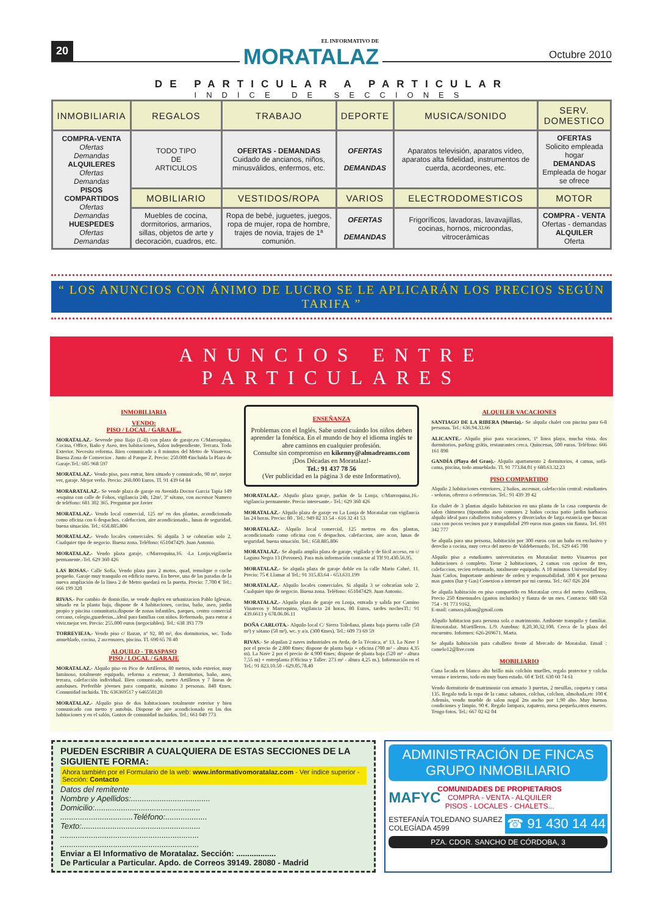20 EL INFORMATIVO DE
MORATALAZ Octubre 2010
DE PARTICULAR A PARTICULAR
INDICE DE SECCIONES
| INMOBILIARIA | REGALOS | TRABAJO | DEPORTE | MUSICA/SONIDO | SERV. DOMESTICO |
| --- | --- | --- | --- | --- | --- |
| COMPRA-VENTA Ofertas Demandas ALQUILERES Ofertas Demandas PISOS COMPARTIDOS Ofertas Demandas HUESPEDES Ofertas Demandas | TODO TIPO DE ARTICULOS | OFERTAS - DEMANDAS Cuidado de ancianos, niños, minusválidos, enfermos, etc. | OFERTAS DEMANDAS | Aparatos televisión, aparatos vídeo, aparatos alta fidelidad, instrumentos de cuerda, acordeones, etc. | OFERTAS Solicito empleada hogar DEMANDAS Empleada de hogar se ofrece |
| | MOBILIARIO | VESTIDOS/ROPA | VARIOS | ELECTRODOMESTICOS | MOTOR |
| | Muebles de cocina, dormitorios, armarios, sillas, objetos de arte y decoración, cuadros, etc. | Ropa de bebé, juguetes, juegos, ropa de mujer, ropa de hombre, trajes de novia, trajes de 1ª comunión. | OFERTAS DEMANDAS | Frigoríficos, lavadoras, lavavajillas, cocinas, hornos, microondas, vitrocerámicas | COMPRA - VENTA Ofertas - demandas ALQUILER Oferta |
“ LOS ANUNCIOS CON ÁNIMO DE LUCRO SE LE APLICARÁN LOS PRECIOS SEGÚN TARIFA ”
ANUNCIOS ENTRE PARTICULARES
INMOBILIARIA
VENDO:
PISO / LOCAL / GARAJE...
MORATALAZ.- Sevende piso Bajo (L-8) con plaza de garaje,en C/Marroquina. Cocina, Office, Baño y Aseo, tres habitaciones, Salon independiente, Terraza. Todo Exterior. Necesita reforma. Bien comunicado a 8 minutos del Metro de Vinateros. Buena Zona de Comercios . Junto al Parque Z. Precio: 250.000 €incluida la Plaza de Garaje.Tel.: 605 968 597
MORATALAZ.- Vendo piso, para entrar, bien situado y comunicado, 90 m², mejor ver, garaje. Mejor verlo. Precio: 268.000 Euros. Tl. 91 439 64 84
MORARATALAZ.- Se vende plaza de garaje en Avenida Doctor Garcia Tapia 149 -esquina con calle de Fobos, vigilancia 24h, 12m², 3º sótano, con ascensor Numero de teléfono: 681 302 365. Preguntar por Javier
MORATALAZ.- Vendo local comercial, 125 m² en dos plantas, acondicionado como oficina con 6 despachos. calefaccion, aire acondicionado., lunas de seguridad. buena situación. Tel.: 658.885.806
MORATALAZ.- Vendo locales comerciales. Si alquila 3 se cobrarían solo 2. Cualquier tipo de negocio. Buena zona. Teléfono: 651047429. Juan Antonio.
MORATALAZ.- Vendo plaza garaje, c/Marroquina,16. -La Lonja,vigilancia permanente.-Tel. 629 360 426
LAS ROSAS.- Calle Sofía. Vendo plaza para 2 motos, quad, remolque o coche pequeño. Garaje muy tranquilo en edificio nuevo. En breve, una de las paradas de la nueva ampliación de la línea 2 de Metro quedará en la puerta. Precio: 7.700 € Tel.: 666 199 320
RIVAS.- Por cambio de domicilio, se vende duplex en urbanizacion Pablo Iglesias. situado en la planta baja, dispone de 4 habitaciones, cocina, baño, aseo, jardin propio y piscina comunitaria.dispone de zonas infantiles, parques, centro comercial cercano, colegio,guarderias...ideal para familias con niños. Reformado, para entrar a vivir.mejor ver. Precio: 255.000 euros (negociables). Tel.: 638 393 779
TORREVIEJA.- Vendo piso c/ Bazan, nº 92, 80 m², dos dormitorios, wc. Todo amueblado, cocina, 2 ascensores, piscina. Tl. 690 65 78 40
ALQUILO - TRASPASO
PISO / LOCAL / GARAJE
MORATALAZ.- Alquilo piso en Pico de Artilleros, 80 metros, todo exterior, muy luminoso, totalmente equipado, reforma a estrenar, 3 dormitorios, baño, aseo, terraza, calefacción individual. Bien comunicado, metro Artilleros y 7 lineas de autobuses. Preferible jóvenes para compartir, máximo 3 personas. 840 €mes. Comunidad incluida. Tfs: 636369517 y 646550120
MORATALAZ.- Alquilo piso de dos habitaciones totalmente exterior y bien comunicado con metro y autobús. Dispone de aire acondicionado en las dos habitaciones y en el salón. Gastos de comunidad incluidos. Tel.: 661 049 773
ENSEÑANZA
Problemas con el Inglés. Sabe usted cuándo los niños deben aprender la fonética. En el mundo de hoy el idioma inglés te abre caminos en cualquier profesión.
Consulte sin compromiso en kikenny@almadreams.com
¡Dos Décadas en Moratalaz!-
Tel.: 91 437 78 56
(Ver publicidad en la página 3 de este Informativo).
MORATALAZ.- Alquilo plaza garaje, parkin de la Lonja, c/Marroquina,16.-vigilancia permanente. Precio interesante.- Tel.: 629 360 426
MORATALAZ.- Alquilo plaza de garaje en La Lonja de Moratalaz con vigilancia las 24 horas. Precio: 80 . Tel.: 949 82 33 54 - 616 32 41 53
MORATALAZ.- Alquilo local comercial, 125 metros en dos plantas, acondicionado como oficina con 6 despachos. calefaccion, aire acon, lunas de seguridad. buena situación. Tel.: 658.885.806
MORATALAZ.- Se alquila amplia plaza de garaje, vigilada y de fácil acceso, en c/ Laguna Negra 13 (Pavones). Para más información contactar al Tlf 91.430.56.95.
MORATALAZ.- Se alquila plaza de garaje doble en la calle Mario Cabré, 11. Precio: 75 € Llamar al Tel.: 91 315.83.64 - 653.631.199
MORATALAZ.- Alquilo locales comerciales. Si alquila 3 se cobrarían solo 2. Cualquier tipo de negocio. Buena zona. Teléfono: 651047429. Juan Antonio.
MORATALAZ.- Alquilo plaza de garaje en Lonja, entrada y salida por Camino Vinateros y Marroquina, vigilancia 24 horas, 80 Euros, tardes nochesTl.: 91 439.6613 y 678.06.06.11
DOÑA CARLOTA.- Alquilo local C/ Sierra Toledana, planta baja puerta calle (50 m²) y sótano (50 m²), wc. y a/a. (300 €mes). Tel.: 609 73 69 59
RIVAS.- Se alquilan 2 naves industriales en Avda. de la Técnica, nº 13. La Nave 1 por el precio de 2.800 €mes; dispone de planta baja + oficina (700 m² - altura 4,35 m). La Nave 2 por el precio de 4.900 €mes; dispone de planta baja (520 m² - altura 7,55 m) + entreplanta (Oficina y Taller: 273 m² - altura 4,25 m.). Información en el Tel.: 91 823.10.50 - 629.05.78.40
ALQUILER VACACIONES
SANTIAGO DE LA RIBERA (Murcia).- Se alquila chalet con piscina para 6-8 personas. Tel.: 636.94.33.66
ALICANTE.- Alquilo piso para vacaciones, 1ª linea playa, mucha vista. dos dormitorios, parking grátis, restaurantes cerca. Quincenas, 500 euros. Teléfono: 666 161 898
GANDÍA (Playa del Grao).- Alquilo apartamento 2 dormitorios, 4 camas, sofá-cama, piscina, todo amueblado. Tl. 91 773.84.01 y 680.63.32.23
PISO COMPARTIDO
Alquilo 2 habitaciones exteriores, 2 baños, ascensor, calefacción central: estudiantes - señoras, ofrezco o referencias. Tel.: 91 439 39 42
En chalet de 3 plantas alquilo habitacion en una planta de la casa compuesta de salon chimenea (tipostudio aseo comunes 2 baños cocina patio jardin barbacoa alquilo ideal para caballeros trabajadores y divorciados de larga estancia que buscan casa con pocos vecinos paz y tranquilidad 299 euros mas gastos sin fianza. Tel. 691 342 777
Se alquila para una persona, habitación por 300 euros con un baño en exclusivo y derecho a cocina, muy cerca del metro de Valdebernardo. Tel.. 629 445 700
Alquilo piso a estudiantes universitarios en Moratalaz metro Vinateros por habitaciones ó completo. Tiene 2 habitaciones, 2 camas con opcion de tres, calefaccion, recien reformado, totalmente equipado. A 10 minutos Universidad Rey Juan Carlos. Importante ambiente de orden y responsabilidad. 300 € por persona mas gastos (luz y Gas) Conexion a internet por mi cuenta. Tel.: 667 026 204
Se alquila habitación en piso compartido en Moratalaz cerca del metro Artilleros. Precio 250 €mensuales (gastos incluidos) y fianza de un mes. Contacto: 680 658 754 - 91 773 9162,
E-mail: camara.julian@gmail.com
Alquilo habitacion para persona sola o matrimonio. Ambiente tranquilo y familiar. B/moratalaz. M/artilleros. L/9. Autobus: 8,20,30,32,100. Cerca de la plaza del encuentro. Informes: 626-269671. Marta.
Se alquila habitación para caballero frente al Mercado de Moratalaz. Email : camelo12@live.com
MOBILIARIO
Cuna lacada en blanco alto brillo más colchón muelles, regalo protector y colcha verano e invierno, todo en muy buen estado. 60 € Telf. 630 60 74 61
Vendo dormitorio de matrimonio con armario 3 puertas, 2 mesillas, coqueta y cama 135. Regalo toda la ropa de la cama: sabanos, colchas, colchon, almohada,etc 100 € Además, vendo mueble de salon nogal 2m ancho por 1,90 alto. Muy buenas condiciones y limpio. 90 €. Regalo lampara, zapatero, mesa pequeña,otros enseres. Tengo fotos. Tel.: 667 02 62 04
PUEDEN ESCRIBIR A CUALQUIERA DE ESTAS SECCIONES DE LA SIGUIENTE FORMA:
Ahora también por el Formulario de la web: www.informativomoratalaz.com - Ver índice superior - Sección: Contacto
Datos del remitente
Nombre y Apellidos:....................................
Domicilio:................................................
.................................Teléfono:...................
Texto:......................................................
...............................................................
...............................................................
Enviar a El Informativo de Moratalaz. Sección: ..................
De Particular a Particular. Apdo. de Correos 39149. 28080 - Madrid
ADMINISTRACIÓN DE FINCAS
GRUPO INMOBILIARIO
MAFYC
COMUNIDADES DE PROPIETARIOS
COMPRA - VENTA - ALQUILER
PISOS - LOCALES - CHALETS...
ESTEFANÍA TOLEDANO SUAREZ
COLEGÍADA 4599 ☎ 91 430 14 44
PZA. CDOR. SANCHO DE CÓRDOBA, 3